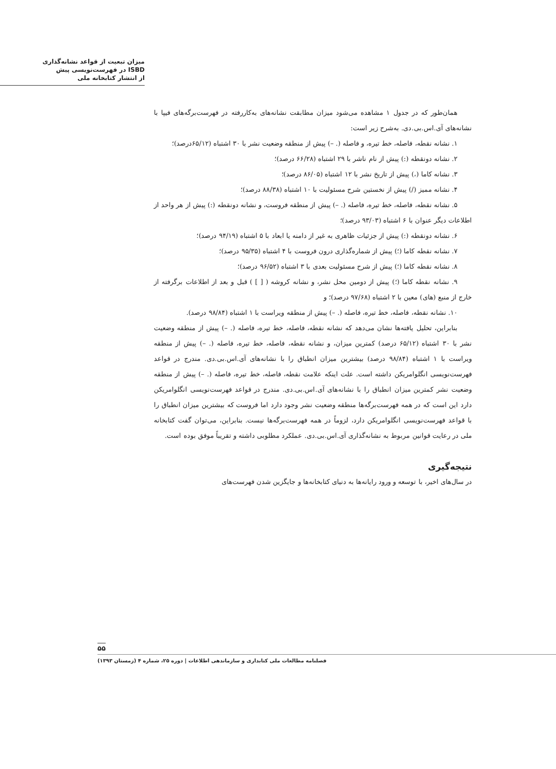میزان تبعیت از قواعد نشانه‌گذاری
ISBD در فهرست‌نویسی پیش
از انتشار کتابخانه ملی
همان‌طور که در جدول ۱ مشاهده می‌شود میزان مطابقت نشانه‌های به‌کاررفته در فهرست‌برگه‌های فیپا با نشانه‌های آی.اس.بی.دی. به‌شرح زیر است:
۱. نشانه نقطه، فاصله، خط تیره، و فاصله (. –) پیش از منطقه وضعیت نشر با ۳۰ اشتباه (۶۵/۱۲درصد)؛
۲. نشانه دونقطه (:) پیش از نام ناشر با ۲۹ اشتباه (۶۶/۲۸ درصد)؛
۳. نشانه کاما (،) پیش از تاریخ نشر با ۱۲ اشتباه (۸۶/۰۵ درصد)؛
۴. نشانه ممیز (/) پیش از نخستین شرح مسئولیت با ۱۰ اشتباه (۸۸/۳۸ درصد)؛
۵. نشانه نقطه، فاصله، خط تیره، فاصله (. –) پیش از منطقه فروست، و نشانه دونقطه (:) پیش از هر واحد از اطلاعات دیگر عنوان با ۶ اشتباه (۹۳/۰۳ درصد)؛
۶. نشانه دونقطه (:) پیش از جزئیات ظاهری به غیر از دامنه یا ابعاد با ۵ اشتباه (۹۴/۱۹ درصد)؛
۷. نشانه نقطه کاما (؛) پیش از شماره‌گذاری درون فروست با ۴ اشتباه (۹۵/۳۵ درصد)؛
۸. نشانه نقطه کاما (؛) پیش از شرح مسئولیت بعدی با ۳ اشتباه (۹۶/۵۲ درصد)؛
۹. نشانه نقطه کاما (؛) پیش از دومین محل نشر، و نشانه کروشه ( [ ] ) قبل و بعد از اطلاعات برگرفته از خارج از منبع (های) معین با ۲ اشتباه (۹۷/۶۸ درصد)؛ و
۱۰. نشانه نقطه، فاصله، خط تیره، فاصله (. –) پیش از منطقه ویراست با ۱ اشتباه (۹۸/۸۴ درصد).
بنابراین، تحلیل یافته‌ها نشان می‌دهد که نشانه نقطه، فاصله، خط تیره، فاصله (. –) پیش از منطقه وضعیت نشر با ۳۰ اشتباه (۶۵/۱۲ درصد) کمترین میزان، و نشانه نقطه، فاصله، خط تیره، فاصله (. –) پیش از منطقه ویراست با ۱ اشتباه (۹۸/۸۴ درصد) بیشترین میزان انطباق را با نشانه‌های آی.اس.بی.دی. مندرج در قواعد فهرست‌نویسی انگلوامریکن داشته است. علت اینکه علامت نقطه، فاصله، خط تیره، فاصله (. –) پیش از منطقه وضعیت نشر کمترین میزان انطباق را با نشانه‌های آی.اس.بی.دی. مندرج در قواعد فهرست‌نویسی انگلوامریکن دارد این است که در همه فهرست‌برگه‌ها منطقه وضعیت نشر وجود دارد اما فروست که بیشترین میزان انطباق را با قواعد فهرست‌نویسی انگلوامریکن دارد، لزوماً در همه فهرست‌برگه‌ها نیست. بنابراین، می‌توان گفت کتابخانه ملی در رعایت قوانین مربوط به نشانه‌گذاری آی.اس.بی.دی. عملکرد مطلوبی داشته و تقریباً موفق بوده است.
نتیجه‌گیری
در سال‌های اخیر، با توسعه و ورود رایانه‌ها به دنیای کتابخانه‌ها و جایگزین شدن فهرست‌های
۵۵
فصلنامه مطالعات ملی کتابداری و سازماندهی اطلاعات | دوره ۲۵، شماره ۴ (زمستان ۱۳۹۳)